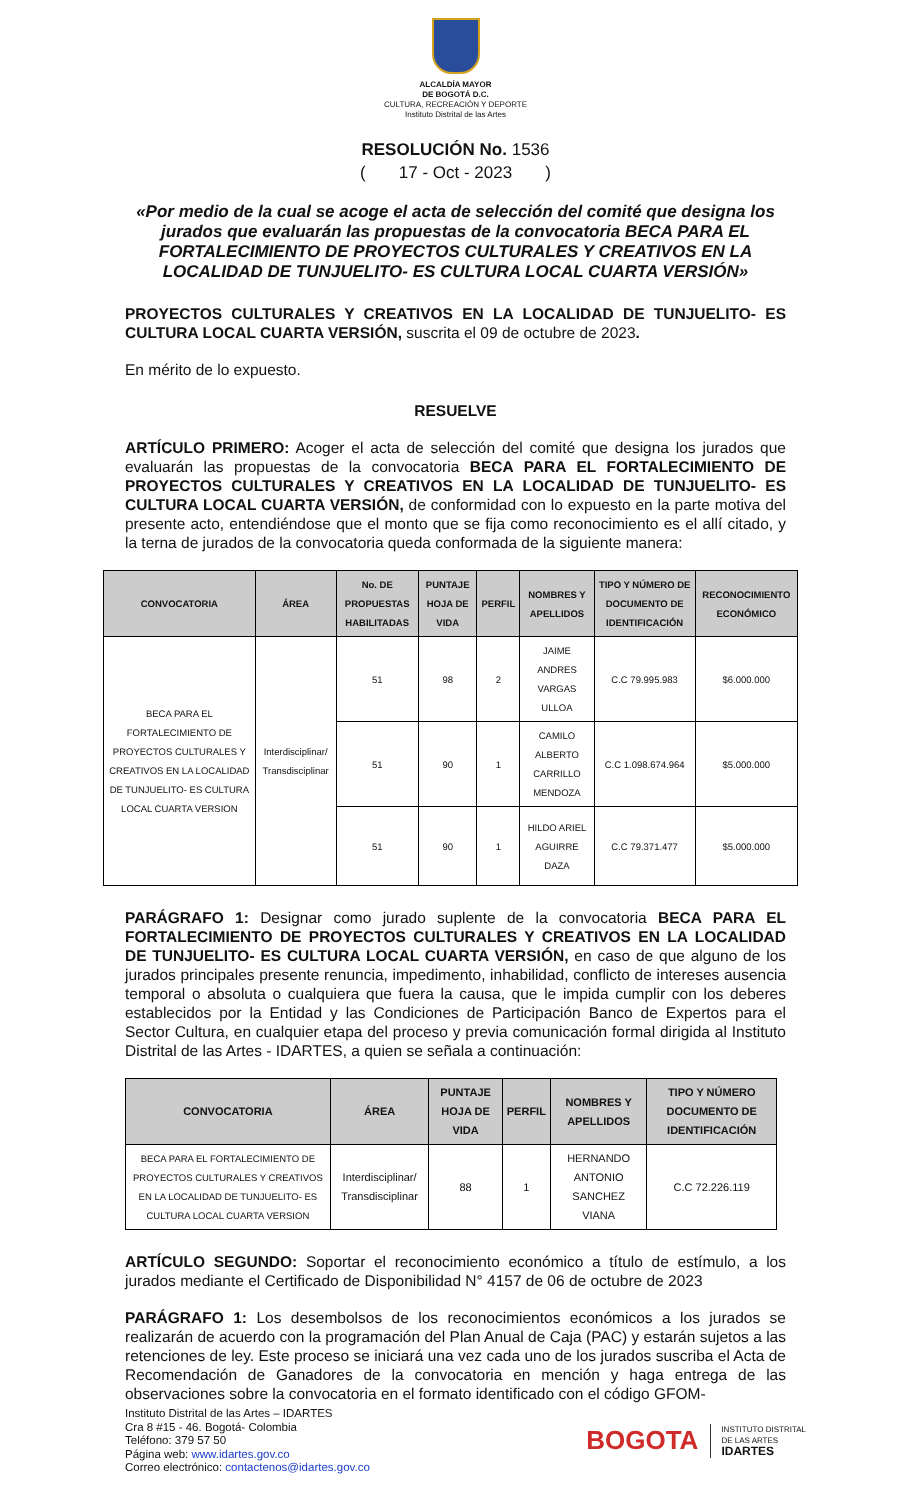ALCALDÍA MAYOR
DE BOGOTÁ D.C.
CULTURA, RECREACIÓN Y DEPORTE
Instituto Distrital de las Artes
RESOLUCIÓN No. 1536
( 17 - Oct - 2023 )
«Por medio de la cual se acoge el acta de selección del comité que designa los jurados que evaluarán las propuestas de la convocatoria BECA PARA EL FORTALECIMIENTO DE PROYECTOS CULTURALES Y CREATIVOS EN LA LOCALIDAD DE TUNJUELITO- ES CULTURA LOCAL CUARTA VERSIÓN»
PROYECTOS CULTURALES Y CREATIVOS EN LA LOCALIDAD DE TUNJUELITO- ES CULTURA LOCAL CUARTA VERSIÓN, suscrita el 09 de octubre de 2023.
En mérito de lo expuesto.
RESUELVE
ARTÍCULO PRIMERO: Acoger el acta de selección del comité que designa los jurados que evaluarán las propuestas de la convocatoria BECA PARA EL FORTALECIMIENTO DE PROYECTOS CULTURALES Y CREATIVOS EN LA LOCALIDAD DE TUNJUELITO- ES CULTURA LOCAL CUARTA VERSIÓN, de conformidad con lo expuesto en la parte motiva del presente acto, entendiéndose que el monto que se fija como reconocimiento es el allí citado, y la terna de jurados de la convocatoria queda conformada de la siguiente manera:
| CONVOCATORIA | ÁREA | No. DE PROPUESTAS HABILITADAS | PUNTAJE HOJA DE VIDA | PERFIL | NOMBRES Y APELLIDOS | TIPO Y NÚMERO DE DOCUMENTO DE IDENTIFICACIÓN | RECONOCIMIENTO ECONÓMICO |
| --- | --- | --- | --- | --- | --- | --- | --- |
| BECA PARA EL FORTALECIMIENTO DE PROYECTOS CULTURALES Y CREATIVOS EN LA LOCALIDAD DE TUNJUELITO- ES CULTURA LOCAL CUARTA VERSION | Interdisciplinar/ Transdisciplinar | 51 | 98 | 2 | JAIME ANDRES VARGAS ULLOA | C.C 79.995.983 | $6.000.000 |
| | | 51 | 90 | 1 | CAMILO ALBERTO CARRILLO MENDOZA | C.C 1.098.674.964 | $5.000.000 |
| | | 51 | 90 | 1 | HILDO ARIEL AGUIRRE DAZA | C.C 79.371.477 | $5.000.000 |
PARÁGRAFO 1: Designar como jurado suplente de la convocatoria BECA PARA EL FORTALECIMIENTO DE PROYECTOS CULTURALES Y CREATIVOS EN LA LOCALIDAD DE TUNJUELITO- ES CULTURA LOCAL CUARTA VERSIÓN, en caso de que alguno de los jurados principales presente renuncia, impedimento, inhabilidad, conflicto de intereses ausencia temporal o absoluta o cualquiera que fuera la causa, que le impida cumplir con los deberes establecidos por la Entidad y las Condiciones de Participación Banco de Expertos para el Sector Cultura, en cualquier etapa del proceso y previa comunicación formal dirigida al Instituto Distrital de las Artes - IDARTES, a quien se señala a continuación:
| CONVOCATORIA | ÁREA | PUNTAJE HOJA DE VIDA | PERFIL | NOMBRES Y APELLIDOS | TIPO Y NÚMERO DOCUMENTO DE IDENTIFICACIÓN |
| --- | --- | --- | --- | --- | --- |
| BECA PARA EL FORTALECIMIENTO DE PROYECTOS CULTURALES Y CREATIVOS EN LA LOCALIDAD DE TUNJUELITO- ES CULTURA LOCAL CUARTA VERSION | Interdisciplinar/ Transdisciplinar | 88 | 1 | HERNANDO ANTONIO SANCHEZ VIANA | C.C 72.226.119 |
ARTÍCULO SEGUNDO: Soportar el reconocimiento económico a título de estímulo, a los jurados mediante el Certificado de Disponibilidad N° 4157 de 06 de octubre de 2023
PARÁGRAFO 1: Los desembolsos de los reconocimientos económicos a los jurados se realizarán de acuerdo con la programación del Plan Anual de Caja (PAC) y estarán sujetos a las retenciones de ley. Este proceso se iniciará una vez cada uno de los jurados suscriba el Acta de Recomendación de Ganadores de la convocatoria en mención y haga entrega de las observaciones sobre la convocatoria en el formato identificado con el código GFOM-
Instituto Distrital de las Artes – IDARTES
Cra 8 #15 - 46. Bogotá- Colombia
Teléfono: 379 57 50
Página web: www.idartes.gov.co
Correo electrónico: contactenos@idartes.gov.co
BOGOTA
INSTITUTO DISTRITAL
DE LAS ARTES
IDARTES